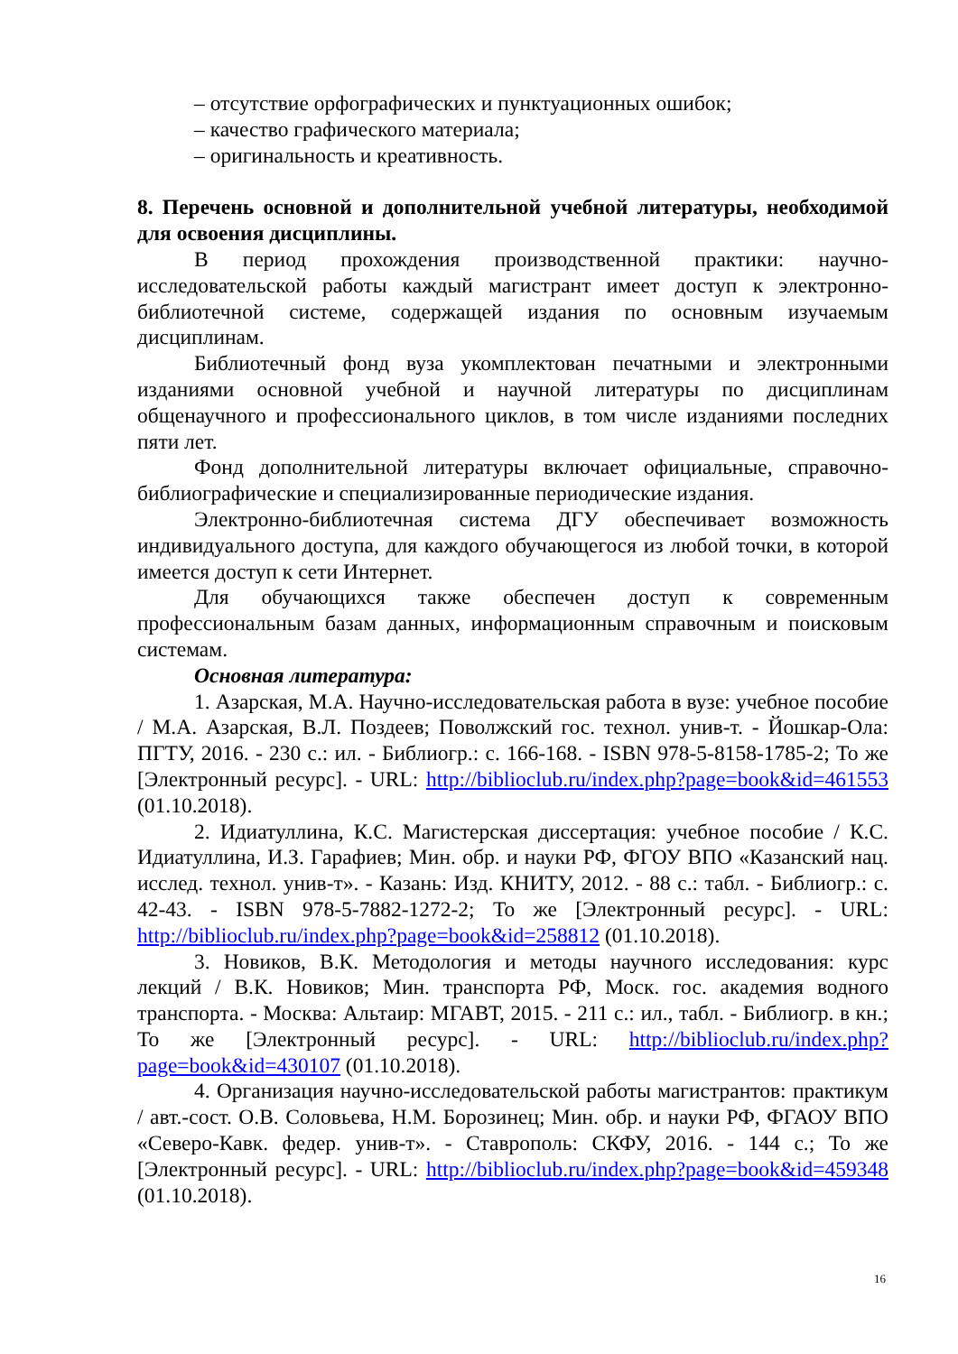– отсутствие орфографических и пунктуационных ошибок;
– качество графического материала;
– оригинальность и креативность.
8. Перечень основной и дополнительной учебной литературы, необходимой для освоения дисциплины.
В период прохождения производственной практики: научно-исследовательской работы каждый магистрант имеет доступ к электронно-библиотечной системе, содержащей издания по основным изучаемым дисциплинам.
Библиотечный фонд вуза укомплектован печатными и электронными изданиями основной учебной и научной литературы по дисциплинам общенаучного и профессионального циклов, в том числе изданиями последних пяти лет.
Фонд дополнительной литературы включает официальные, справочно-библиографические и специализированные периодические издания.
Электронно-библиотечная система ДГУ обеспечивает возможность индивидуального доступа, для каждого обучающегося из любой точки, в которой имеется доступ к сети Интернет.
Для обучающихся также обеспечен доступ к современным профессиональным базам данных, информационным справочным и поисковым системам.
Основная литература:
1. Азарская, М.А. Научно-исследовательская работа в вузе: учебное пособие / М.А. Азарская, В.Л. Поздеев; Поволжский гос. технол. унив-т. - Йошкар-Ола: ПГТУ, 2016. - 230 с.: ил. - Библиогр.: с. 166-168. - ISBN 978-5-8158-1785-2; То же [Электронный ресурс]. - URL: http://biblioclub.ru/index.php?page=book&id=461553 (01.10.2018).
2. Идиатуллина, К.С. Магистерская диссертация: учебное пособие / К.С. Идиатуллина, И.З. Гарафиев; Мин. обр. и науки РФ, ФГОУ ВПО «Казанский нац. исслед. технол. унив-т». - Казань: Изд. КНИТУ, 2012. - 88 с.: табл. - Библиогр.: с. 42-43. - ISBN 978-5-7882-1272-2; То же [Электронный ресурс]. - URL: http://biblioclub.ru/index.php?page=book&id=258812 (01.10.2018).
3. Новиков, В.К. Методология и методы научного исследования: курс лекций / В.К. Новиков; Мин. транспорта РФ, Моск. гос. академия водного транспорта. - Москва: Альтаир: МГАВТ, 2015. - 211 с.: ил., табл. - Библиогр. в кн.; То же [Электронный ресурс]. - URL: http://biblioclub.ru/index.php?page=book&id=430107 (01.10.2018).
4. Организация научно-исследовательской работы магистрантов: практикум / авт.-сост. О.В. Соловьева, Н.М. Борозинец; Мин. обр. и науки РФ, ФГАОУ ВПО «Северо-Кавк. федер. унив-т». - Ставрополь: СКФУ, 2016. - 144 с.; То же [Электронный ресурс]. - URL: http://biblioclub.ru/index.php?page=book&id=459348 (01.10.2018).
16